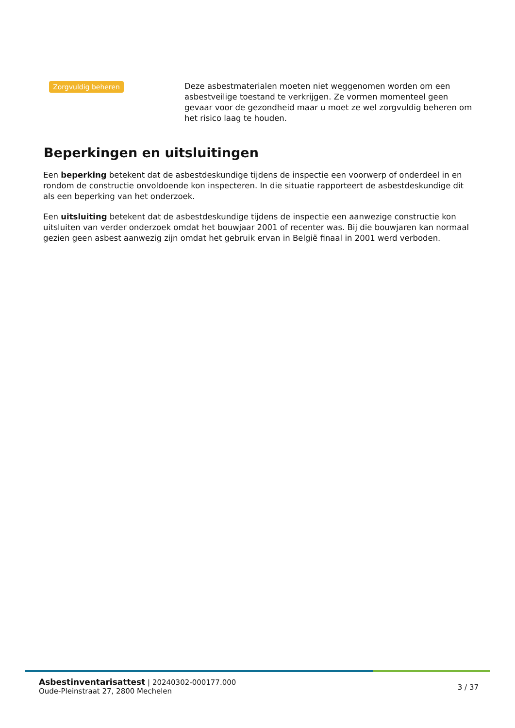Zorgvuldig beheren
Deze asbestmaterialen moeten niet weggenomen worden om een asbestveilige toestand te verkrijgen. Ze vormen momenteel geen gevaar voor de gezondheid maar u moet ze wel zorgvuldig beheren om het risico laag te houden.
Beperkingen en uitsluitingen
Een beperking betekent dat de asbestdeskundige tijdens de inspectie een voorwerp of onderdeel in en rondom de constructie onvoldoende kon inspecteren. In die situatie rapporteert de asbestdeskundige dit als een beperking van het onderzoek.
Een uitsluiting betekent dat de asbestdeskundige tijdens de inspectie een aanwezige constructie kon uitsluiten van verder onderzoek omdat het bouwjaar 2001 of recenter was. Bij die bouwjaren kan normaal gezien geen asbest aanwezig zijn omdat het gebruik ervan in België finaal in 2001 werd verboden.
Asbestinventarisattest | 20240302-000177.000
Oude-Pleinstraat 27, 2800 Mechelen
3 / 37